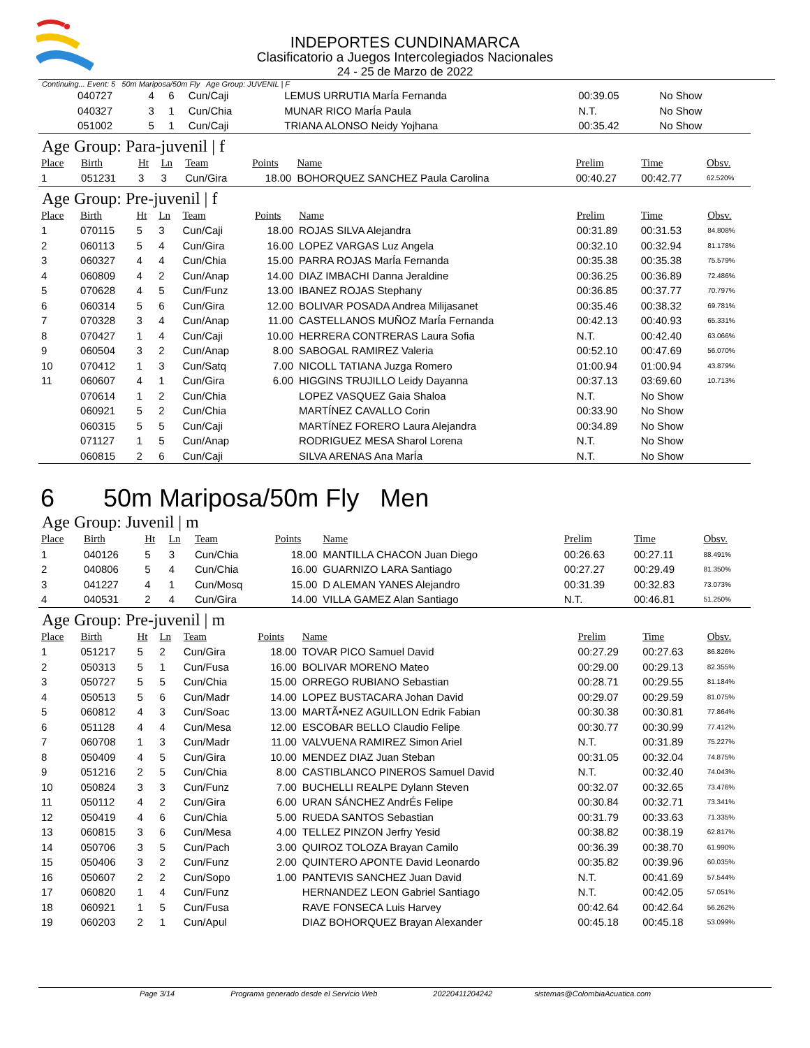INDEPORTES CUNDINAMARCA
Clasificatorio a Juegos Intercolegiados Nacionales
24 - 25 de Marzo de 2022
Continuing... Event: 5 50m Mariposa/50m Fly Age Group: JUVENIL | F
| | 040727 | 4 | 6 | Cun/Caji | | LEMUS URRUTIA MarÍa Fernanda | 00:39.05 | No Show | |
| | 040327 | 3 | 1 | Cun/Chia | | MUNAR RICO MarÍa Paula | N.T. | No Show | |
| | 051002 | 5 | 1 | Cun/Caji | | TRIANA ALONSO Neidy Yojhana | 00:35.42 | No Show | |
Age Group: Para-juvenil | f
| Place | Birth | Ht | Ln | Team | Points | Name | Prelim | Time | Obsv. |
| --- | --- | --- | --- | --- | --- | --- | --- | --- | --- |
| 1 | 051231 | 3 | 3 | Cun/Gira | 18.00 | BOHORQUEZ SANCHEZ Paula Carolina | 00:40.27 | 00:42.77 | 62.520% |
Age Group: Pre-juvenil | f
| Place | Birth | Ht | Ln | Team | Points | Name | Prelim | Time | Obsv. |
| --- | --- | --- | --- | --- | --- | --- | --- | --- | --- |
| 1 | 070115 | 5 | 3 | Cun/Caji | 18.00 | ROJAS SILVA Alejandra | 00:31.89 | 00:31.53 | 84.808% |
| 2 | 060113 | 5 | 4 | Cun/Gira | 16.00 | LOPEZ VARGAS Luz Angela | 00:32.10 | 00:32.94 | 81.178% |
| 3 | 060327 | 4 | 4 | Cun/Chia | 15.00 | PARRA ROJAS MarÍa Fernanda | 00:35.38 | 00:35.38 | 75.579% |
| 4 | 060809 | 4 | 2 | Cun/Anap | 14.00 | DIAZ IMBACHI Danna Jeraldine | 00:36.25 | 00:36.89 | 72.486% |
| 5 | 070628 | 4 | 5 | Cun/Funz | 13.00 | IBANEZ ROJAS Stephany | 00:36.85 | 00:37.77 | 70.797% |
| 6 | 060314 | 5 | 6 | Cun/Gira | 12.00 | BOLIVAR POSADA Andrea Milijasanet | 00:35.46 | 00:38.32 | 69.781% |
| 7 | 070328 | 3 | 4 | Cun/Anap | 11.00 | CASTELLANOS MUÑOZ MarÍa Fernanda | 00:42.13 | 00:40.93 | 65.331% |
| 8 | 070427 | 1 | 4 | Cun/Caji | 10.00 | HERRERA CONTRERAS Laura Sofia | N.T. | 00:42.40 | 63.066% |
| 9 | 060504 | 3 | 2 | Cun/Anap | 8.00 | SABOGAL RAMIREZ Valeria | 00:52.10 | 00:47.69 | 56.070% |
| 10 | 070412 | 1 | 3 | Cun/Satq | 7.00 | NICOLL TATIANA Juzga Romero | 01:00.94 | 01:00.94 | 43.879% |
| 11 | 060607 | 4 | 1 | Cun/Gira | 6.00 | HIGGINS TRUJILLO Leidy Dayanna | 00:37.13 | 03:69.60 | 10.713% |
| | 070614 | 1 | 2 | Cun/Chia | | LOPEZ VASQUEZ Gaia Shaloa | N.T. | No Show | |
| | 060921 | 5 | 2 | Cun/Chia | | MARTÍNEZ CAVALLO Corin | 00:33.90 | No Show | |
| | 060315 | 5 | 5 | Cun/Caji | | MARTÍNEZ FORERO Laura Alejandra | 00:34.89 | No Show | |
| | 071127 | 1 | 5 | Cun/Anap | | RODRIGUEZ MESA Sharol Lorena | N.T. | No Show | |
| | 060815 | 2 | 6 | Cun/Caji | | SILVA ARENAS Ana MarÍa | N.T. | No Show | |
6 50m Mariposa/50m Fly Men
Age Group: Juvenil | m
| Place | Birth | Ht | Ln | Team | Points | Name | Prelim | Time | Obsv. |
| --- | --- | --- | --- | --- | --- | --- | --- | --- | --- |
| 1 | 040126 | 5 | 3 | Cun/Chia | 18.00 | MANTILLA CHACON Juan Diego | 00:26.63 | 00:27.11 | 88.491% |
| 2 | 040806 | 5 | 4 | Cun/Chia | 16.00 | GUARNIZO LARA Santiago | 00:27.27 | 00:29.49 | 81.350% |
| 3 | 041227 | 4 | 1 | Cun/Mosq | 15.00 | D ALEMAN YANES Alejandro | 00:31.39 | 00:32.83 | 73.073% |
| 4 | 040531 | 2 | 4 | Cun/Gira | 14.00 | VILLA GAMEZ Alan Santiago | N.T. | 00:46.81 | 51.250% |
Age Group: Pre-juvenil | m
| Place | Birth | Ht | Ln | Team | Points | Name | Prelim | Time | Obsv. |
| --- | --- | --- | --- | --- | --- | --- | --- | --- | --- |
| 1 | 051217 | 5 | 2 | Cun/Gira | 18.00 | TOVAR PICO Samuel David | 00:27.29 | 00:27.63 | 86.826% |
| 2 | 050313 | 5 | 1 | Cun/Fusa | 16.00 | BOLIVAR MORENO Mateo | 00:29.00 | 00:29.13 | 82.355% |
| 3 | 050727 | 5 | 5 | Cun/Chia | 15.00 | ORREGO RUBIANO Sebastian | 00:28.71 | 00:29.55 | 81.184% |
| 4 | 050513 | 5 | 6 | Cun/Madr | 14.00 | LOPEZ BUSTACARA Johan David | 00:29.07 | 00:29.59 | 81.075% |
| 5 | 060812 | 4 | 3 | Cun/Soac | 13.00 | MARTÃ•NEZ AGUILLON Edrik Fabian | 00:30.38 | 00:30.81 | 77.864% |
| 6 | 051128 | 4 | 4 | Cun/Mesa | 12.00 | ESCOBAR BELLO Claudio Felipe | 00:30.77 | 00:30.99 | 77.412% |
| 7 | 060708 | 1 | 3 | Cun/Madr | 11.00 | VALVUENA RAMIREZ Simon Ariel | N.T. | 00:31.89 | 75.227% |
| 8 | 050409 | 4 | 5 | Cun/Gira | 10.00 | MENDEZ DIAZ Juan Steban | 00:31.05 | 00:32.04 | 74.875% |
| 9 | 051216 | 2 | 5 | Cun/Chia | 8.00 | CASTIBLANCO PINEROS Samuel David | N.T. | 00:32.40 | 74.043% |
| 10 | 050824 | 3 | 3 | Cun/Funz | 7.00 | BUCHELLI REALPE Dylann Steven | 00:32.07 | 00:32.65 | 73.476% |
| 11 | 050112 | 4 | 2 | Cun/Gira | 6.00 | URAN SÁNCHEZ AndrÉs Felipe | 00:30.84 | 00:32.71 | 73.341% |
| 12 | 050419 | 4 | 6 | Cun/Chia | 5.00 | RUEDA SANTOS Sebastian | 00:31.79 | 00:33.63 | 71.335% |
| 13 | 060815 | 3 | 6 | Cun/Mesa | 4.00 | TELLEZ PINZON Jerfry Yesid | 00:38.82 | 00:38.19 | 62.817% |
| 14 | 050706 | 3 | 5 | Cun/Pach | 3.00 | QUIROZ TOLOZA Brayan Camilo | 00:36.39 | 00:38.70 | 61.990% |
| 15 | 050406 | 3 | 2 | Cun/Funz | 2.00 | QUINTERO APONTE David Leonardo | 00:35.82 | 00:39.96 | 60.035% |
| 16 | 050607 | 2 | 2 | Cun/Sopo | 1.00 | PANTEVIS SANCHEZ Juan David | N.T. | 00:41.69 | 57.544% |
| 17 | 060820 | 1 | 4 | Cun/Funz | | HERNANDEZ LEON Gabriel Santiago | N.T. | 00:42.05 | 57.051% |
| 18 | 060921 | 1 | 5 | Cun/Fusa | | RAVE FONSECA Luis Harvey | 00:42.64 | 00:42.64 | 56.262% |
| 19 | 060203 | 2 | 1 | Cun/Apul | | DIAZ BOHORQUEZ Brayan Alexander | 00:45.18 | 00:45.18 | 53.099% |
Page 3/14 Programa generado desde el Servicio Web 20220411204242 sistemas@ColombiaAcuatica.com